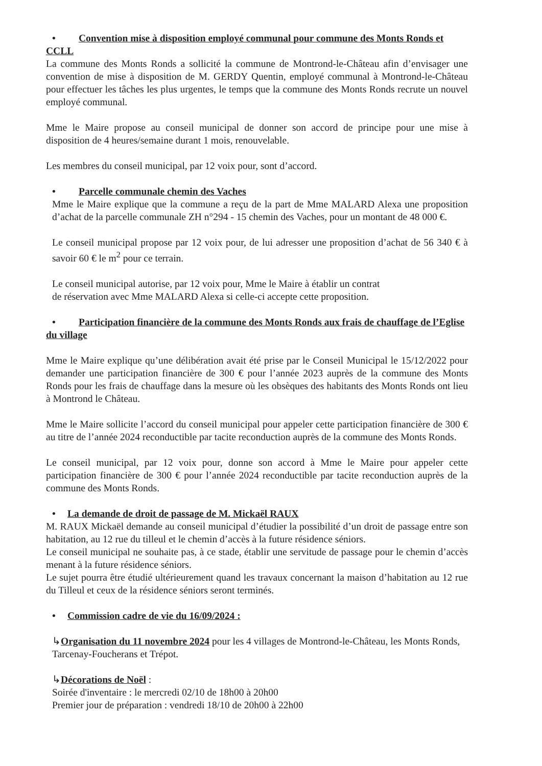• Convention mise à disposition employé communal pour commune des Monts Ronds et CCLL
La commune des Monts Ronds a sollicité la commune de Montrond-le-Château afin d’envisager une convention de mise à disposition de M. GERDY Quentin, employé communal à Montrond-le-Château pour effectuer les tâches les plus urgentes, le temps que la commune des Monts Ronds recrute un nouvel employé communal.
Mme le Maire propose au conseil municipal de donner son accord de principe pour une mise à disposition de 4 heures/semaine durant 1 mois, renouvelable.
Les membres du conseil municipal, par 12 voix pour, sont d’accord.
• Parcelle communale chemin des Vaches
Mme le Maire explique que la commune a reçu de la part de Mme MALARD Alexa une proposition d’achat de la parcelle communale ZH n°294 - 15 chemin des Vaches, pour un montant de 48 000 €.
Le conseil municipal propose par 12 voix pour, de lui adresser une proposition d’achat de 56 340 € à savoir 60 € le m<sup>2</sup> pour ce terrain.
Le conseil municipal autorise, par 12 voix pour, Mme le Maire à établir un contrat
de réservation avec Mme MALARD Alexa si celle-ci accepte cette proposition.
• Participation financière de la commune des Monts Ronds aux frais de chauffage de l’Eglise du village
Mme le Maire explique qu’une délibération avait été prise par le Conseil Municipal le 15/12/2022 pour demander une participation financière de 300 € pour l’année 2023 auprès de la commune des Monts Ronds pour les frais de chauffage dans la mesure où les obsèques des habitants des Monts Ronds ont lieu à Montrond le Château.
Mme le Maire sollicite l’accord du conseil municipal pour appeler cette participation financière de 300 € au titre de l’année 2024 reconductible par tacite reconduction auprès de la commune des Monts Ronds.
Le conseil municipal, par 12 voix pour, donne son accord à Mme le Maire pour appeler cette participation financière de 300 € pour l’année 2024 reconductible par tacite reconduction auprès de la commune des Monts Ronds.
• La demande de droit de passage de M. Mickaël RAUX
M. RAUX Mickaël demande au conseil municipal d’étudier la possibilité d’un droit de passage entre son habitation, au 12 rue du tilleul et le chemin d’accès à la future résidence séniors.
Le conseil municipal ne souhaite pas, à ce stade, établir une servitude de passage pour le chemin d’accès menant à la future résidence séniors.
Le sujet pourra être étudié ultérieurement quand les travaux concernant la maison d’habitation au 12 rue du Tilleul et ceux de la résidence séniors seront terminés.
• Commission cadre de vie du 16/09/2024 :
↳Organisation du 11 novembre 2024 pour les 4 villages de Montrond-le-Château, les Monts Ronds, Tarcenay-Foucherans et Trépot.
↳Décorations de Noël :
Soirée d'inventaire : le mercredi 02/10 de 18h00 à 20h00
Premier jour de préparation : vendredi 18/10 de 20h00 à 22h00